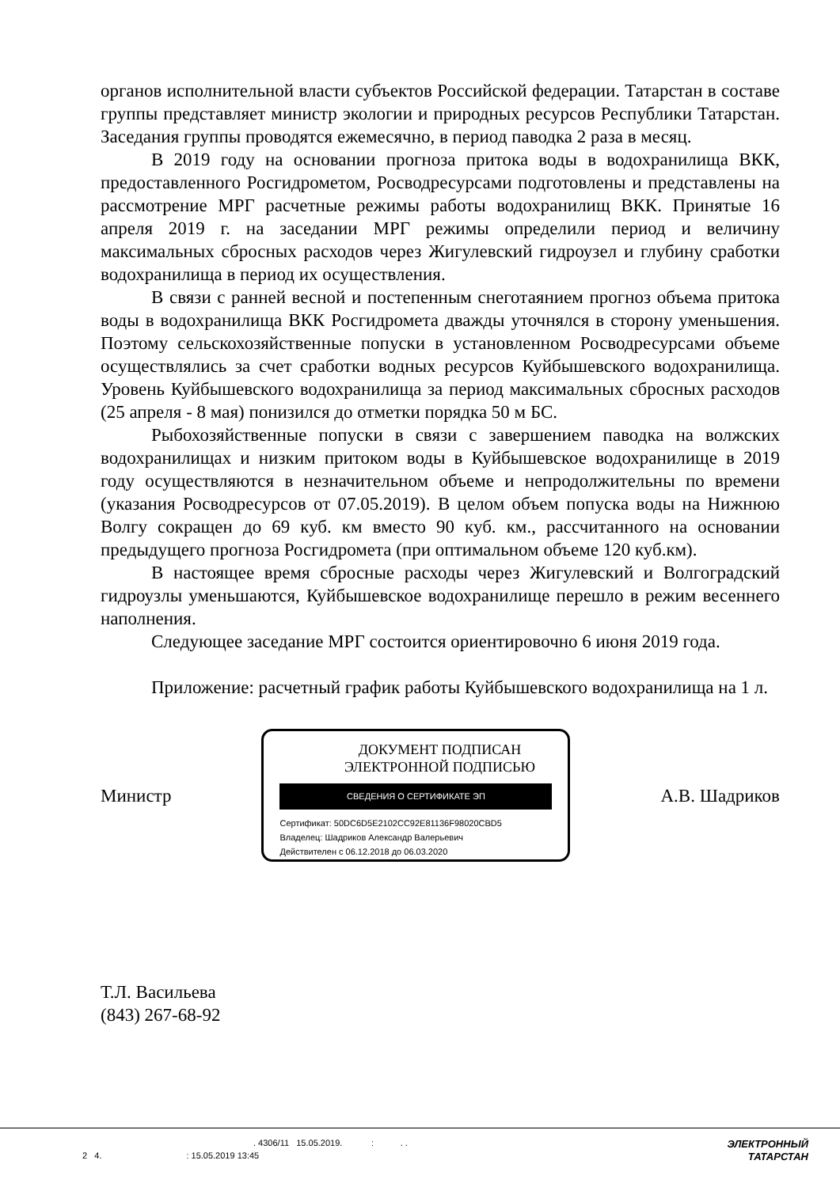органов исполнительной власти субъектов Российской федерации. Татарстан в составе группы представляет министр экологии и природных ресурсов Республики Татарстан. Заседания группы проводятся ежемесячно, в период паводка 2 раза в месяц.
В 2019 году на основании прогноза притока воды в водохранилища ВКК, предоставленного Росгидрометом, Росводресурсами подготовлены и представлены на рассмотрение МРГ расчетные режимы работы водохранилищ ВКК. Принятые 16 апреля 2019 г. на заседании МРГ режимы определили период и величину максимальных сбросных расходов через Жигулевский гидроузел и глубину сработки водохранилища в период их осуществления.
В связи с ранней весной и постепенным снеготаянием прогноз объема притока воды в водохранилища ВКК Росгидромета дважды уточнялся в сторону уменьшения. Поэтому сельскохозяйственные попуски в установленном Росводресурсами объеме осуществлялись за счет сработки водных ресурсов Куйбышевского водохранилища. Уровень Куйбышевского водохранилища за период максимальных сбросных расходов (25 апреля - 8 мая) понизился до отметки порядка 50 м БС.
Рыбохозяйственные попуски в связи с завершением паводка на волжских водохранилищах и низким притоком воды в Куйбышевское водохранилище в 2019 году осуществляются в незначительном объеме и непродолжительны по времени (указания Росводресурсов от 07.05.2019). В целом объем попуска воды на Нижнюю Волгу сокращен до 69 куб. км вместо 90 куб. км., рассчитанного на основании предыдущего прогноза Росгидромета (при оптимальном объеме 120 куб.км).
В настоящее время сбросные расходы через Жигулевский и Волгоградский гидроузлы уменьшаются, Куйбышевское водохранилище перешло в режим весеннего наполнения.
Следующее заседание МРГ состоится ориентировочно 6 июня 2019 года.
Приложение: расчетный график работы Куйбышевского водохранилища на 1 л.
Министр
ДОКУМЕНТ ПОДПИСАН
ЭЛЕКТРОННОЙ ПОДПИСЬЮ
СВЕДЕНИЯ О СЕРТИФИКАТЕ ЭП
Сертификат: 50DC6D5E2102CC92E81136F98020CBD5
Владелец: Шадриков Александр Валерьевич
Действителен с 06.12.2018 до 06.03.2020
А.В. Шадриков
Т.Л. Васильева
(843) 267-68-92
. 4306/11 15.05.2019. : . . ЭЛЕКТРОННЫЙ
2 4. : 15.05.2019 13:45 ТАТАРСТАН